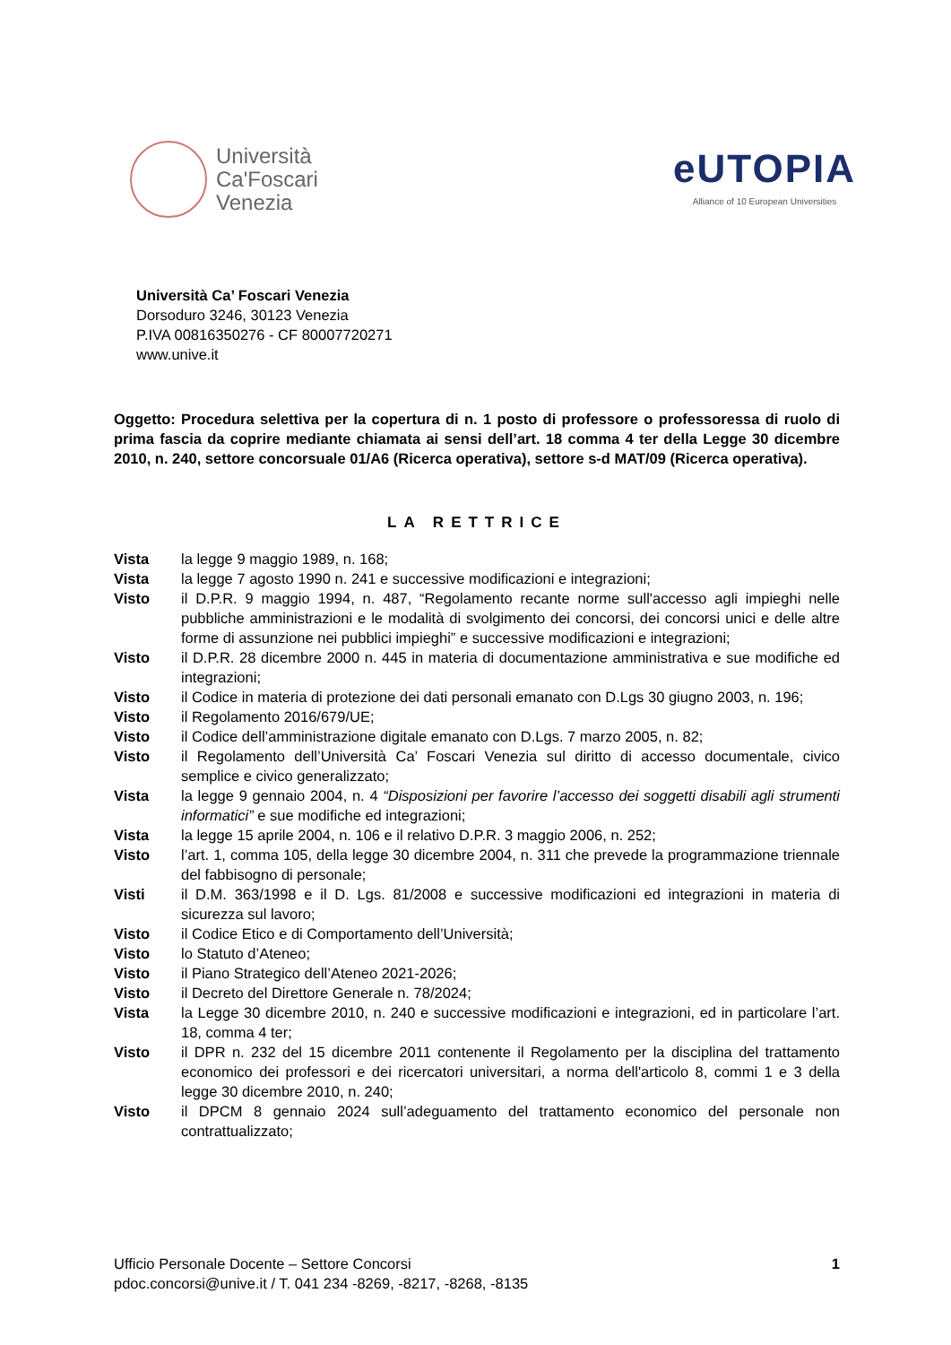Università
Ca'Foscari
Venezia
eUTOPIA
Alliance of 10 European Universities
Università Ca’ Foscari Venezia
Dorsoduro 3246, 30123 Venezia
P.IVA 00816350276 - CF 80007720271
www.unive.it
Oggetto: Procedura selettiva per la copertura di n. 1 posto di professore o professoressa di ruolo di prima fascia da coprire mediante chiamata ai sensi dell’art. 18 comma 4 ter della Legge 30 dicembre 2010, n. 240, settore concorsuale 01/A6 (Ricerca operativa), settore s-d MAT/09 (Ricerca operativa).
LA RETTRICE
Vista la legge 9 maggio 1989, n. 168;
Vista la legge 7 agosto 1990 n. 241 e successive modificazioni e integrazioni;
Visto il D.P.R. 9 maggio 1994, n. 487, “Regolamento recante norme sull'accesso agli impieghi nelle pubbliche amministrazioni e le modalità di svolgimento dei concorsi, dei concorsi unici e delle altre forme di assunzione nei pubblici impieghi” e successive modificazioni e integrazioni;
Visto il D.P.R. 28 dicembre 2000 n. 445 in materia di documentazione amministrativa e sue modifiche ed integrazioni;
Visto il Codice in materia di protezione dei dati personali emanato con D.Lgs 30 giugno 2003, n. 196;
Visto il Regolamento 2016/679/UE;
Visto il Codice dell’amministrazione digitale emanato con D.Lgs. 7 marzo 2005, n. 82;
Visto il Regolamento dell’Università Ca’ Foscari Venezia sul diritto di accesso documentale, civico semplice e civico generalizzato;
Vista la legge 9 gennaio 2004, n. 4 “Disposizioni per favorire l’accesso dei soggetti disabili agli strumenti informatici” e sue modifiche ed integrazioni;
Vista la legge 15 aprile 2004, n. 106 e il relativo D.P.R. 3 maggio 2006, n. 252;
Visto l’art. 1, comma 105, della legge 30 dicembre 2004, n. 311 che prevede la programmazione triennale del fabbisogno di personale;
Visti il D.M. 363/1998 e il D. Lgs. 81/2008 e successive modificazioni ed integrazioni in materia di sicurezza sul lavoro;
Visto il Codice Etico e di Comportamento dell’Università;
Visto lo Statuto d’Ateneo;
Visto il Piano Strategico dell’Ateneo 2021-2026;
Visto il Decreto del Direttore Generale n. 78/2024;
Vista la Legge 30 dicembre 2010, n. 240 e successive modificazioni e integrazioni, ed in particolare l’art. 18, comma 4 ter;
Visto il DPR n. 232 del 15 dicembre 2011 contenente il Regolamento per la disciplina del trattamento economico dei professori e dei ricercatori universitari, a norma dell'articolo 8, commi 1 e 3 della legge 30 dicembre 2010, n. 240;
Visto il DPCM 8 gennaio 2024 sull’adeguamento del trattamento economico del personale non contrattualizzato;
Ufficio Personale Docente – Settore Concorsi
pdoc.concorsi@unive.it / T. 041 234 -8269, -8217, -8268, -8135
1